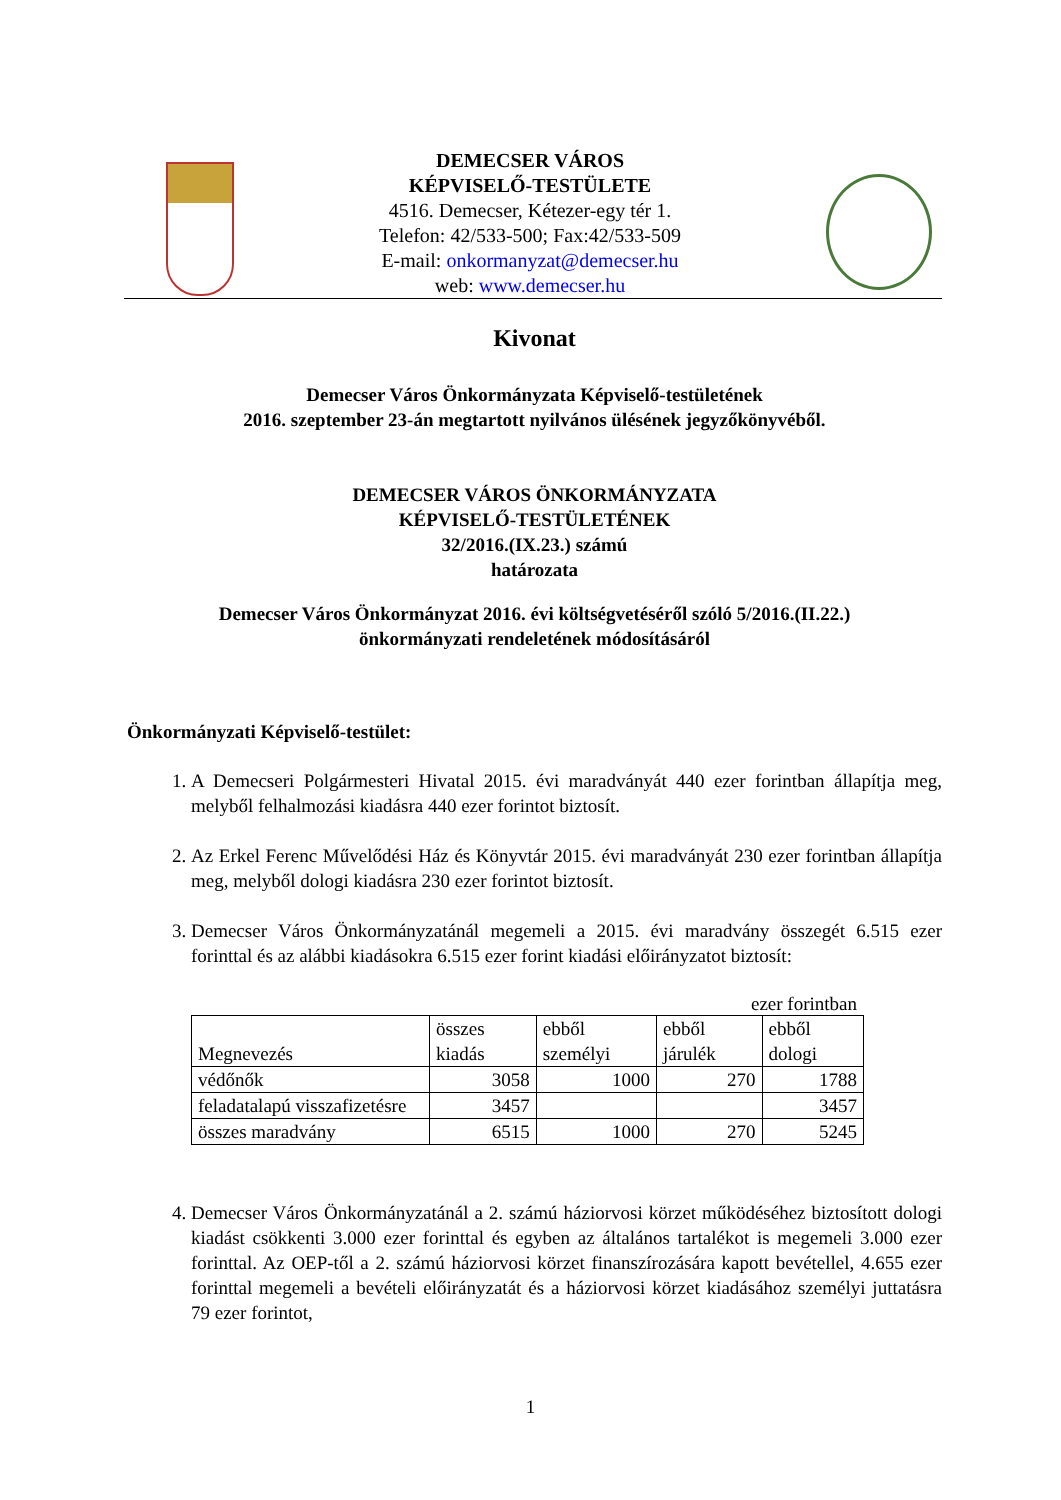DEMECSER VÁROS
KÉPVISELŐ-TESTÜLETE
4516. Demecser, Kétezer-egy tér 1.
Telefon: 42/533-500; Fax:42/533-509
E-mail: onkormanyzat@demecser.hu
web: www.demecser.hu
Kivonat
Demecser Város Önkormányzata Képviselő-testületének
2016. szeptember 23-án megtartott nyilvános ülésének jegyzőkönyvéből.
DEMECSER VÁROS ÖNKORMÁNYZATA
KÉPVISELŐ-TESTÜLETÉNEK
32/2016.(IX.23.) számú
határozata
Demecser Város Önkormányzat 2016. évi költségvetéséről szóló 5/2016.(II.22.)
önkormányzati rendeletének módosításáról
Önkormányzati Képviselő-testület:
1. A Demecseri Polgármesteri Hivatal 2015. évi maradványát 440 ezer forintban állapítja meg, melyből felhalmozási kiadásra 440 ezer forintot biztosít.
2. Az Erkel Ferenc Művelődési Ház és Könyvtár 2015. évi maradványát 230 ezer forintban állapítja meg, melyből dologi kiadásra 230 ezer forintot biztosít.
3. Demecser Város Önkormányzatánál megemeli a 2015. évi maradvány összegét 6.515 ezer forinttal és az alábbi kiadásokra 6.515 ezer forint kiadási előirányzatot biztosít:
ezer forintban
| Megnevezés | összes kiadás | ebből személyi | ebből járulék | ebből dologi |
| --- | --- | --- | --- | --- |
| védőnők | 3058 | 1000 | 270 | 1788 |
| feladatalapú visszafizetésre | 3457 | | | 3457 |
| összes maradvány | 6515 | 1000 | 270 | 5245 |
4. Demecser Város Önkormányzatánál a 2. számú háziorvosi körzet működéséhez biztosított dologi kiadást csökkenti 3.000 ezer forinttal és egyben az általános tartalékot is megemeli 3.000 ezer forinttal. Az OEP-től a 2. számú háziorvosi körzet finanszírozására kapott bevétellel, 4.655 ezer forinttal megemeli a bevételi előirányzatát és a háziorvosi körzet kiadásához személyi juttatásra 79 ezer forintot,
1